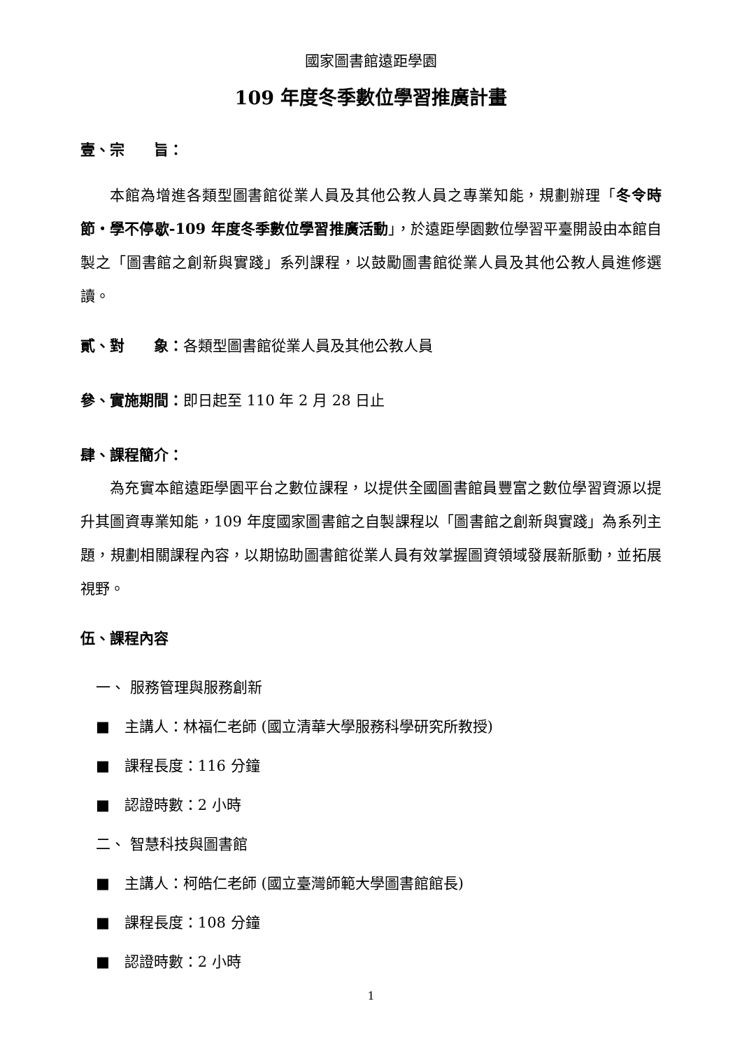國家圖書館遠距學園
109 年度冬季數位學習推廣計畫
壹、宗　　旨：
本館為增進各類型圖書館從業人員及其他公教人員之專業知能，規劃辦理「冬令時節・學不停歇-109 年度冬季數位學習推廣活動」，於遠距學園數位學習平臺開設由本館自製之「圖書館之創新與實踐」系列課程，以鼓勵圖書館從業人員及其他公教人員進修選讀。
貳、對　　象：各類型圖書館從業人員及其他公教人員
參、實施期間：即日起至 110 年 2 月 28 日止
肆、課程簡介：
為充實本館遠距學園平台之數位課程，以提供全國圖書館員豐富之數位學習資源以提升其圖資專業知能，109 年度國家圖書館之自製課程以「圖書館之創新與實踐」為系列主題，規劃相關課程內容，以期協助圖書館從業人員有效掌握圖資領域發展新脈動，並拓展視野。
伍、課程內容
一、 服務管理與服務創新
■　主講人：林福仁老師 (國立清華大學服務科學研究所教授)
■　課程長度：116 分鐘
■　認證時數：2 小時
二、 智慧科技與圖書館
■　主講人：柯皓仁老師 (國立臺灣師範大學圖書館館長)
■　課程長度：108 分鐘
■　認證時數：2 小時
1